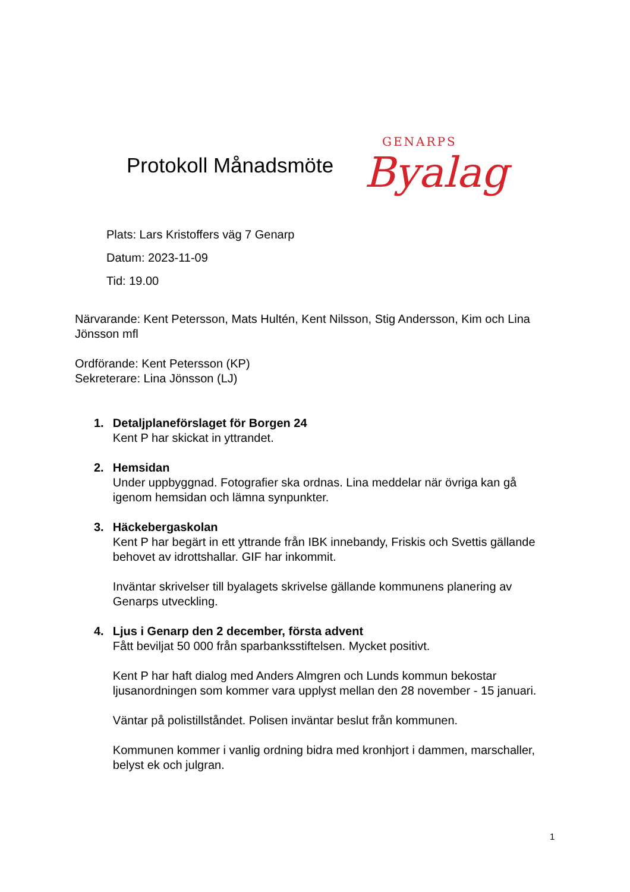Protokoll Månadsmöte
GENARPS
Byalag
Plats: Lars Kristoffers väg 7 Genarp
Datum: 2023-11-09
Tid: 19.00
Närvarande: Kent Petersson, Mats Hultén, Kent Nilsson, Stig Andersson, Kim och Lina Jönsson mfl
Ordförande: Kent Petersson (KP)
Sekreterare: Lina Jönsson (LJ)
1. Detaljplaneförslaget för Borgen 24
Kent P har skickat in yttrandet.
2. Hemsidan
Under uppbyggnad. Fotografier ska ordnas. Lina meddelar när övriga kan gå igenom hemsidan och lämna synpunkter.
3. Häckebergaskolan
Kent P har begärt in ett yttrande från IBK innebandy, Friskis och Svettis gällande behovet av idrottshallar. GIF har inkommit.
Inväntar skrivelser till byalagets skrivelse gällande kommunens planering av Genarps utveckling.
4. Ljus i Genarp den 2 december, första advent
Fått beviljat 50 000 från sparbanksstiftelsen. Mycket positivt.
Kent P har haft dialog med Anders Almgren och Lunds kommun bekostar ljusanordningen som kommer vara upplyst mellan den 28 november - 15 januari.
Väntar på polistillståndet. Polisen inväntar beslut från kommunen.
Kommunen kommer i vanlig ordning bidra med kronhjort i dammen, marschaller, belyst ek och julgran.
1